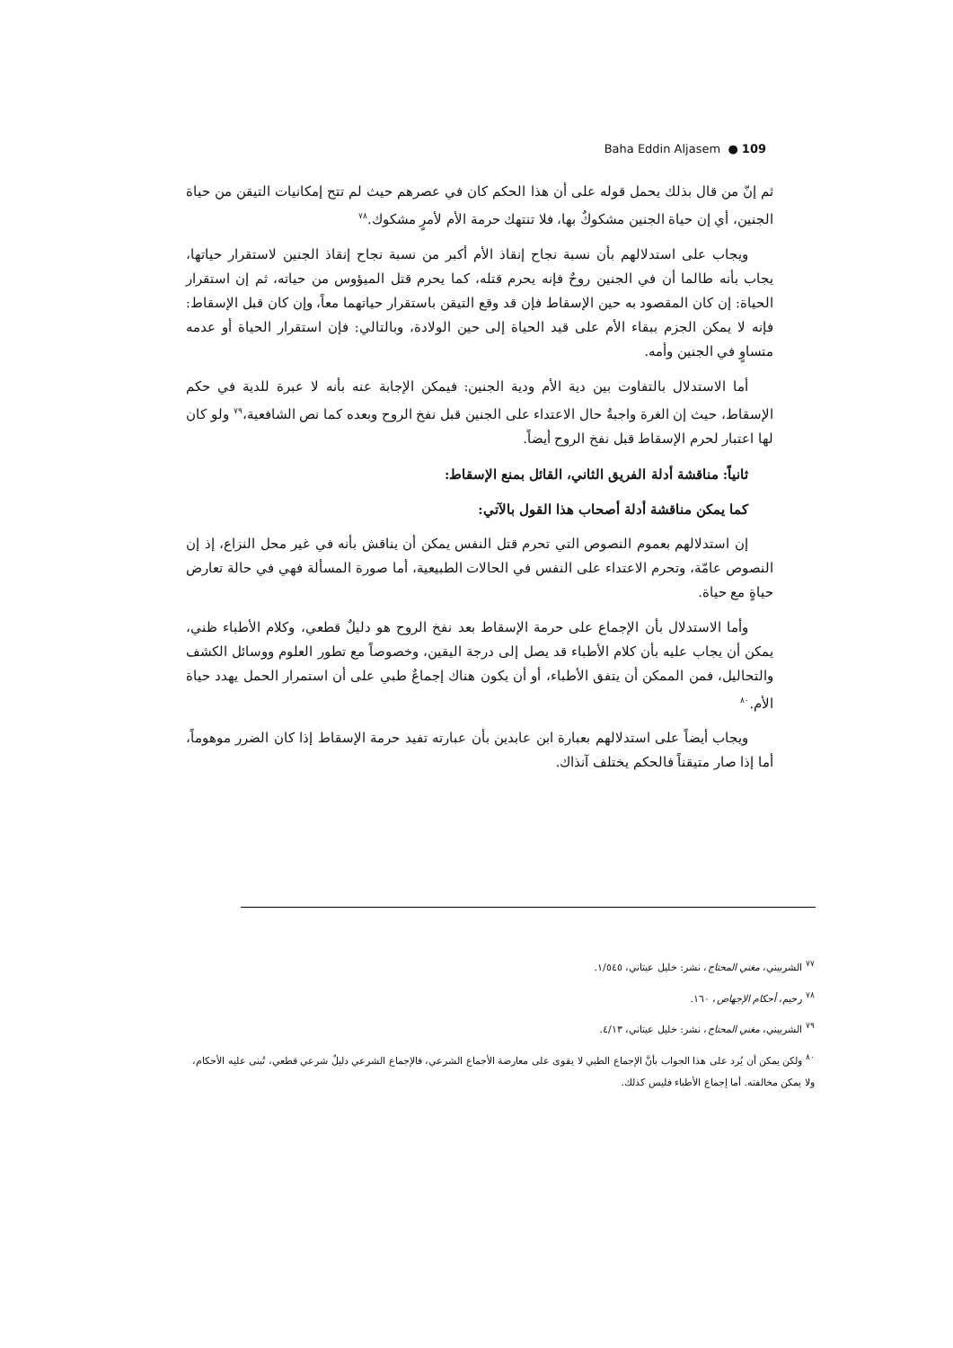Baha Eddin Aljasem ● 109
ثم إنّ من قال بذلك يحمل قوله على أن هذا الحكم كان في عصرهم حيث لم تتح إمكانيات التيقن من حياة الجنين، أي إن حياة الجنين مشكوكٌ بها، فلا تنتهك حرمة الأم لأمرٍ مشكوك.<sup>٧٨</sup>
ويجاب على استدلالهم بأن نسبة نجاح إنقاذ الأم أكبر من نسبة نجاح إنقاذ الجنين لاستقرار حياتها، يجاب بأنه طالما أن في الجنين روحٌ فإنه يحرم قتله، كما يحرم قتل الميؤوس من حياته، ثم إن استقرار الحياة: إن كان المقصود به حين الإسقاط فإن قد وقع التيقن باستقرار حياتهما معاً، وإن كان قبل الإسقاط: فإنه لا يمكن الجزم ببقاء الأم على قيد الحياة إلى حين الولادة، وبالتالي: فإن استقرار الحياة أو عدمه متساوٍ في الجنين وأمه.
أما الاستدلال بالتفاوت بين دية الأم ودية الجنين: فيمكن الإجابة عنه بأنه لا عبرة للدية في حكم الإسقاط، حيث إن الغرة واجبةٌ حال الاعتداء على الجنين قبل نفخ الروح وبعده كما نص الشافعية،<sup>٧٩</sup> ولو كان لها اعتبار لحرم الإسقاط قبل نفخ الروح أيضاً.
ثانياً: مناقشة أدلة الفريق الثاني، القائل بمنع الإسقاط:
كما يمكن مناقشة أدلة أصحاب هذا القول بالآتي:
إن استدلالهم بعموم النصوص التي تحرم قتل النفس يمكن أن يناقش بأنه في غير محل النزاع، إذ إن النصوص عامّة، وتحرم الاعتداء على النفس في الحالات الطبيعية، أما صورة المسألة فهي في حالة تعارض حياةٍ مع حياة.
وأما الاستدلال بأن الإجماع على حرمة الإسقاط بعد نفخ الروح هو دليلٌ قطعي، وكلام الأطباء ظني، يمكن أن يجاب عليه بأن كلام الأطباء قد يصل إلى درجة اليقين، وخصوصاً مع تطور العلوم ووسائل الكشف والتحاليل، فمن الممكن أن يتفق الأطباء، أو أن يكون هناك إجماعٌ طبي على أن استمرار الحمل يهدد حياة الأم.<sup>٨٠</sup>
ويجاب أيضاً على استدلالهم بعبارة ابن عابدين بأن عبارته تفيد حرمة الإسقاط إذا كان الضرر موهوماً، أما إذا صار متيقناً فالحكم يختلف آنذاك.
<sup>٧٧</sup> الشربيني، مغني المحتاج، نشر: خليل عيتاني، ١/٥٤٥.
<sup>٧٨</sup> رحيم، أحكام الإجهاض، ١٦٠.
<sup>٧٩</sup> الشربيني، مغني المحتاج، نشر: خليل عيتاني، ٤/١٣.
<sup>٨٠</sup> ولكن يمكن أن يُرد على هذا الجواب بأنَّ الإجماع الطبي لا يقوى على معارضة الأجماع الشرعي، فالإجماع الشرعي دليلٌ شرعي قطعي، تُبنى عليه الأحكام، ولا يمكن مخالفته. أما إجماع الأطباء فليس كذلك.